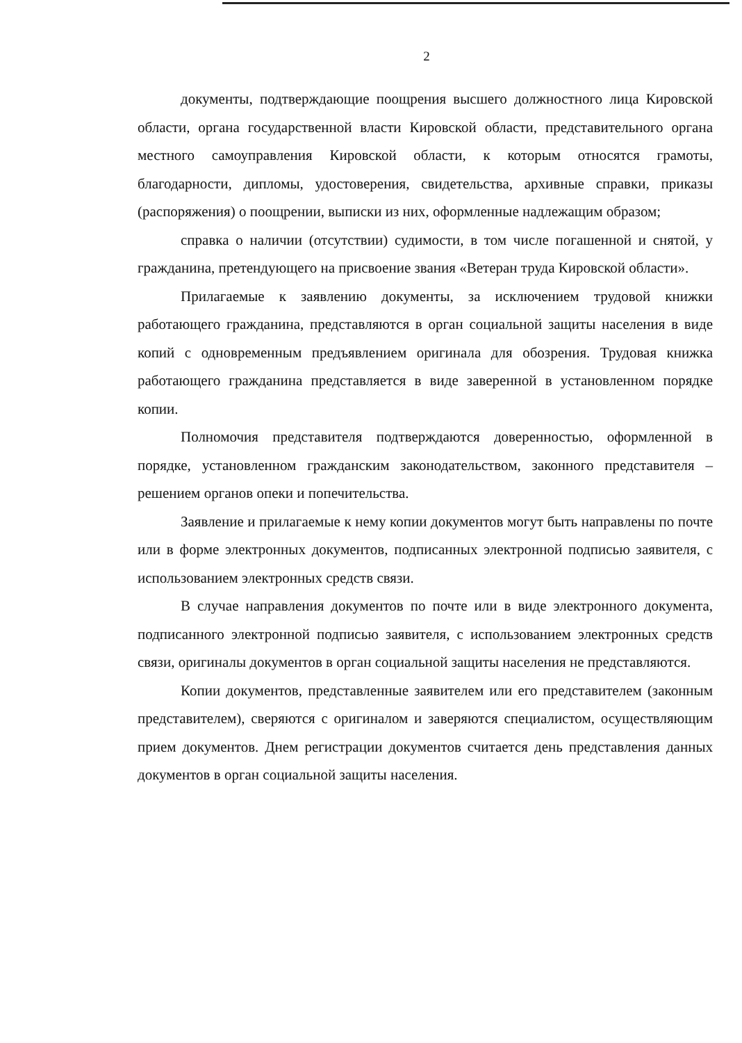2
документы, подтверждающие поощрения высшего должностного лица Кировской области, органа государственной власти Кировской области, представительного органа местного самоуправления Кировской области, к которым относятся грамоты, благодарности, дипломы, удостоверения, свидетельства, архивные справки, приказы (распоряжения) о поощрении, выписки из них, оформленные надлежащим образом;
справка о наличии (отсутствии) судимости, в том числе погашенной и снятой, у гражданина, претендующего на присвоение звания «Ветеран труда Кировской области».
Прилагаемые к заявлению документы, за исключением трудовой книжки работающего гражданина, представляются в орган социальной защиты населения в виде копий с одновременным предъявлением оригинала для обозрения. Трудовая книжка работающего гражданина представляется в виде заверенной в установленном порядке копии.
Полномочия представителя подтверждаются доверенностью, оформленной в порядке, установленном гражданским законодательством, законного представителя – решением органов опеки и попечительства.
Заявление и прилагаемые к нему копии документов могут быть направлены по почте или в форме электронных документов, подписанных электронной подписью заявителя, с использованием электронных средств связи.
В случае направления документов по почте или в виде электронного документа, подписанного электронной подписью заявителя, с использованием электронных средств связи, оригиналы документов в орган социальной защиты населения не представляются.
Копии документов, представленные заявителем или его представителем (законным представителем), сверяются с оригиналом и заверяются специалистом, осуществляющим прием документов. Днем регистрации документов считается день представления данных документов в орган социальной защиты населения.